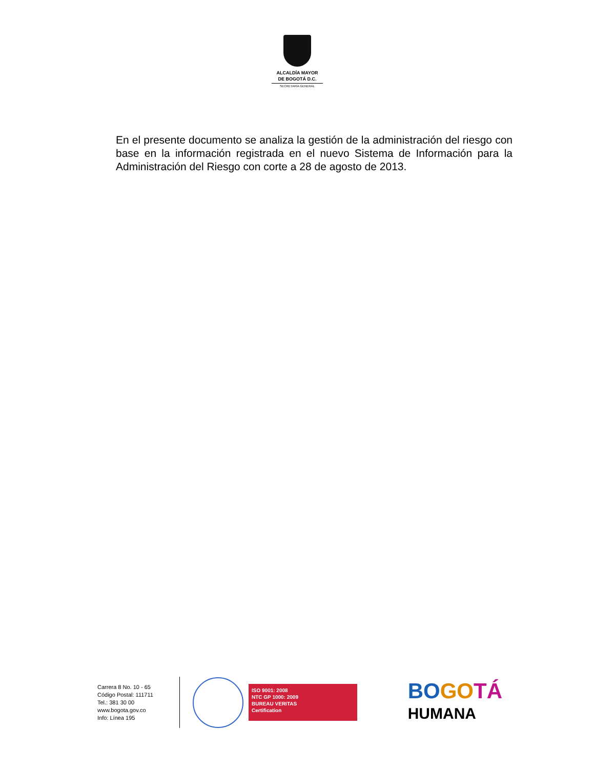ALCALDÍA MAYOR
DE BOGOTÁ D.C.
SECRETARÍA GENERAL
En el presente documento se analiza la gestión de la administración del riesgo con base en la información registrada en el nuevo Sistema de Información para la Administración del Riesgo con corte a 28 de agosto de 2013.
Carrera 8 No. 10 - 65
Código Postal: 111711
Tel.: 381 30 00
www.bogota.gov.co
Info: Línea 195
ISO 9001: 2008
NTC GP 1000: 2009
BUREAU VERITAS
Certification
BO GO TÁ
HUMANA